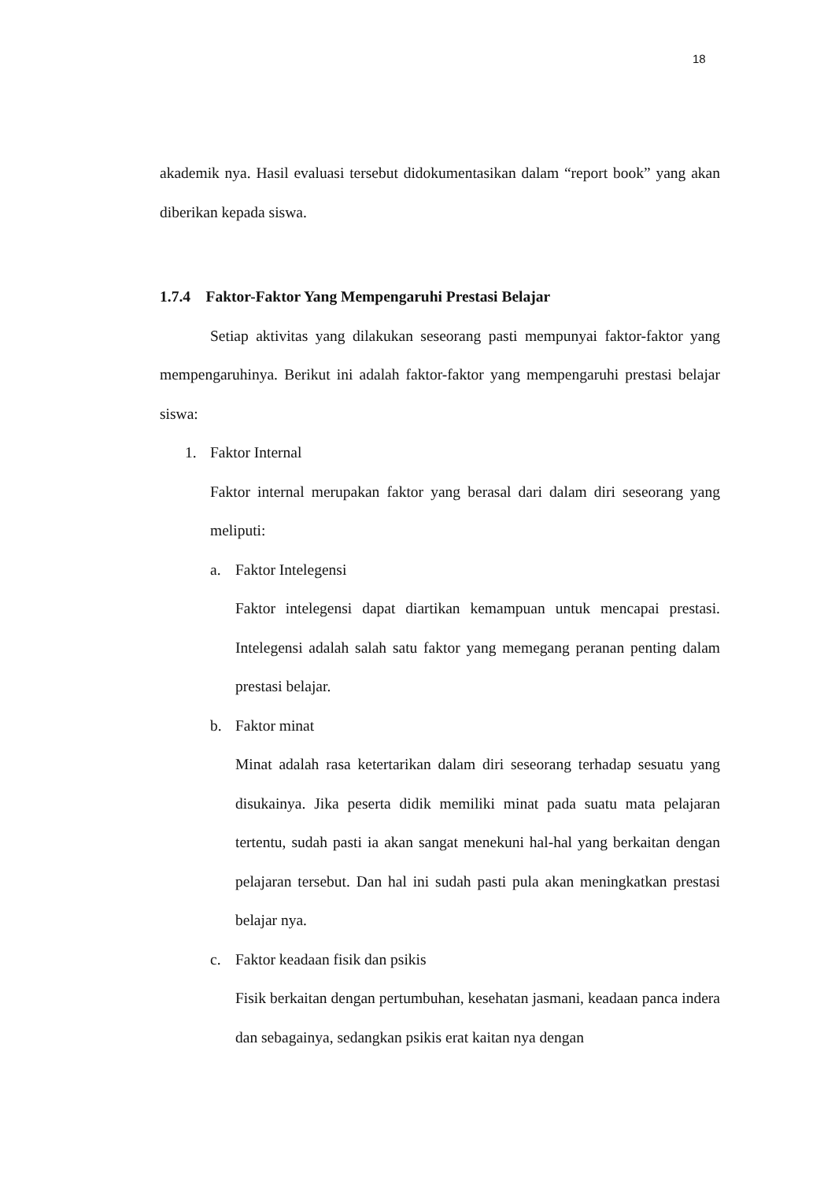18
akademik nya. Hasil evaluasi tersebut didokumentasikan dalam “report book” yang akan diberikan kepada siswa.
1.7.4 Faktor-Faktor Yang Mempengaruhi Prestasi Belajar
Setiap aktivitas yang dilakukan seseorang pasti mempunyai faktor-faktor yang mempengaruhinya. Berikut ini adalah faktor-faktor yang mempengaruhi prestasi belajar siswa:
1. Faktor Internal
Faktor internal merupakan faktor yang berasal dari dalam diri seseorang yang meliputi:
a. Faktor Intelegensi
Faktor intelegensi dapat diartikan kemampuan untuk mencapai prestasi. Intelegensi adalah salah satu faktor yang memegang peranan penting dalam prestasi belajar.
b. Faktor minat
Minat adalah rasa ketertarikan dalam diri seseorang terhadap sesuatu yang disukainya. Jika peserta didik memiliki minat pada suatu mata pelajaran tertentu, sudah pasti ia akan sangat menekuni hal-hal yang berkaitan dengan pelajaran tersebut. Dan hal ini sudah pasti pula akan meningkatkan prestasi belajar nya.
c. Faktor keadaan fisik dan psikis
Fisik berkaitan dengan pertumbuhan, kesehatan jasmani, keadaan panca indera dan sebagainya, sedangkan psikis erat kaitan nya dengan